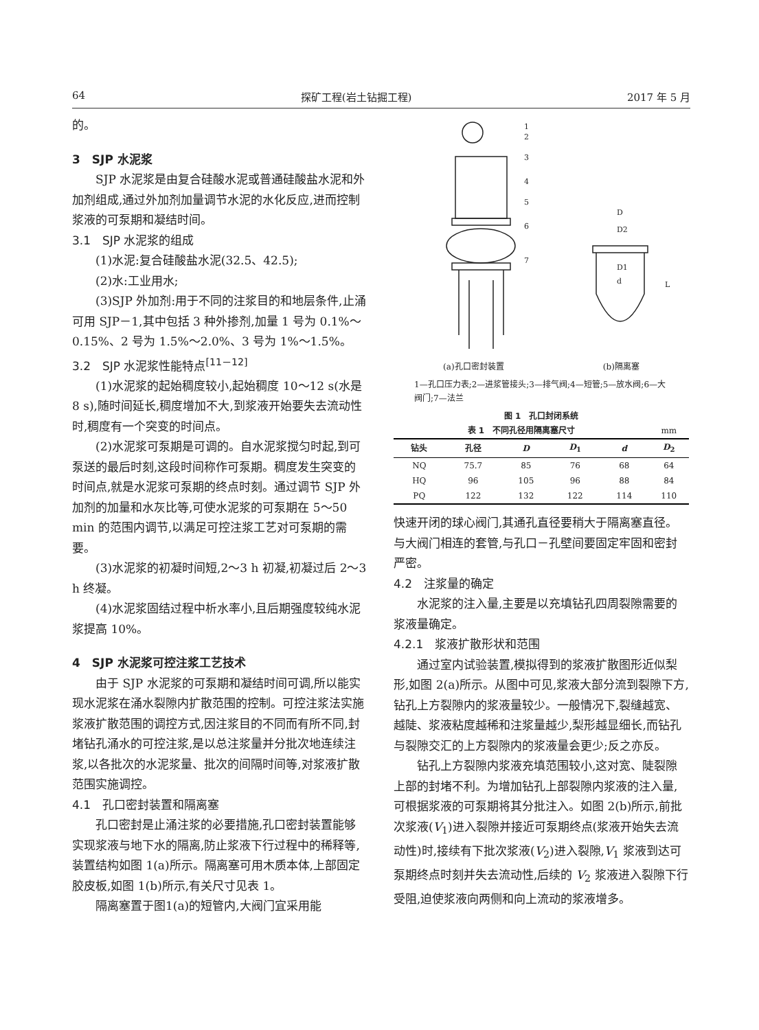64 探矿工程(岩土钻掘工程) 2017 年 5 月
的。
3　SJP 水泥浆
SJP 水泥浆是由复合硅酸水泥或普通硅酸盐水泥和外加剂组成,通过外加剂加量调节水泥的水化反应,进而控制浆液的可泵期和凝结时间。
3.1　SJP 水泥浆的组成
(1)水泥:复合硅酸盐水泥(32.5、42.5);
(2)水:工业用水;
(3)SJP 外加剂:用于不同的注浆目的和地层条件,止涌可用 SJP－1,其中包括 3 种外掺剂,加量 1 号为 0.1%～0.15%、2 号为 1.5%～2.0%、3 号为 1%～1.5%。
3.2　SJP 水泥浆性能特点<sup>[11－12]</sup>
(1)水泥浆的起始稠度较小,起始稠度 10～12 s(水是 8 s),随时间延长,稠度增加不大,到浆液开始要失去流动性时,稠度有一个突变的时间点。
(2)水泥浆可泵期是可调的。自水泥浆搅匀时起,到可泵送的最后时刻,这段时间称作可泵期。稠度发生突变的时间点,就是水泥浆可泵期的终点时刻。通过调节 SJP 外加剂的加量和水灰比等,可使水泥浆的可泵期在 5～50 min 的范围内调节,以满足可控注浆工艺对可泵期的需要。
(3)水泥浆的初凝时间短,2～3 h 初凝,初凝过后 2～3 h 终凝。
(4)水泥浆固结过程中析水率小,且后期强度较纯水泥浆提高 10%。
4　SJP 水泥浆可控注浆工艺技术
由于 SJP 水泥浆的可泵期和凝结时间可调,所以能实现水泥浆在涌水裂隙内扩散范围的控制。可控注浆法实施浆液扩散范围的调控方式,因注浆目的不同而有所不同,封堵钻孔涌水的可控注浆,是以总注浆量并分批次地连续注浆,以各批次的水泥浆量、批次的间隔时间等,对浆液扩散范围实施调控。
4.1　孔口密封装置和隔离塞
孔口密封是止涌注浆的必要措施,孔口密封装置能够实现浆液与地下水的隔离,防止浆液下行过程中的稀释等,装置结构如图 1(a)所示。隔离塞可用木质本体,上部固定胶皮板,如图 1(b)所示,有关尺寸见表 1。
隔离塞置于图1(a)的短管内,大阀门宜采用能
1
2
3
4
5
6
7
D
D2
D1
d
L
(a)孔口密封装置 (b)隔离塞
1—孔口压力表;2—进浆管接头;3—排气阀;4—短管;5—放水阀;6—大阀门;7—法兰
图 1　孔口封闭系统
| 表 1 不同孔径用隔离塞尺寸 | | | | | mm |
| 钻头 | 孔径 | D | D<sub>1</sub> | d | D<sub>2</sub> |
| NQ | 75.7 | 85 | 76 | 68 | 64 |
| HQ | 96 | 105 | 96 | 88 | 84 |
| PQ | 122 | 132 | 122 | 114 | 110 |
快速开闭的球心阀门,其通孔直径要稍大于隔离塞直径。与大阀门相连的套管,与孔口－孔壁间要固定牢固和密封严密。
4.2　注浆量的确定
水泥浆的注入量,主要是以充填钻孔四周裂隙需要的浆液量确定。
4.2.1　浆液扩散形状和范围
通过室内试验装置,模拟得到的浆液扩散图形近似梨形,如图 2(a)所示。从图中可见,浆液大部分流到裂隙下方,钻孔上方裂隙内的浆液量较少。一般情况下,裂缝越宽、越陡、浆液粘度越稀和注浆量越少,梨形越显细长,而钻孔与裂隙交汇的上方裂隙内的浆液量会更少;反之亦反。
钻孔上方裂隙内浆液充填范围较小,这对宽、陡裂隙上部的封堵不利。为增加钻孔上部裂隙内浆液的注入量,可根据浆液的可泵期将其分批注入。如图 2(b)所示,前批次浆液(V<sub>1</sub>)进入裂隙并接近可泵期终点(浆液开始失去流动性)时,接续有下批次浆液(V<sub>2</sub>)进入裂隙,V<sub>1</sub> 浆液到达可泵期终点时刻并失去流动性,后续的 V<sub>2</sub> 浆液进入裂隙下行受阻,迫使浆液向两侧和向上流动的浆液增多。